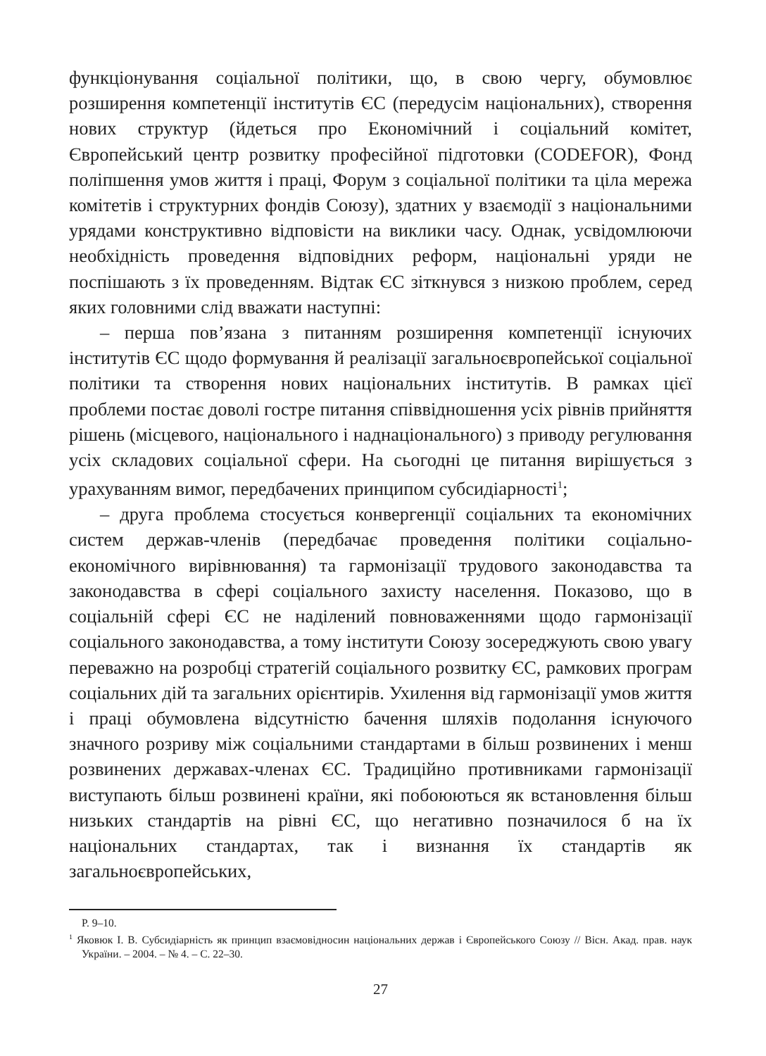функціонування соціальної політики, що, в свою чергу, обумовлює розширення компетенції інститутів ЄС (передусім національних), створення нових структур (йдеться про Економічний і соціальний комітет, Європейський центр розвитку професійної підготовки (CODEFOR), Фонд поліпшення умов життя і праці, Форум з соціальної політики та ціла мережа комітетів і структурних фондів Союзу), здатних у взаємодії з національними урядами конструктивно відповісти на виклики часу. Однак, усвідомлюючи необхідність проведення відповідних реформ, національні уряди не поспішають з їх проведенням. Відтак ЄС зіткнувся з низкою проблем, серед яких головними слід вважати наступні:
– перша пов’язана з питанням розширення компетенції існуючих інститутів ЄС щодо формування й реалізації загальноєвропейської соціальної політики та створення нових національних інститутів. В рамках цієї проблеми постає доволі гостре питання співвідношення усіх рівнів прийняття рішень (місцевого, національного і наднаціонального) з приводу регулювання усіх складових соціальної сфери. На сьогодні це питання вирішується з урахуванням вимог, передбачених принципом субсидіарності<sup>1</sup>;
– друга проблема стосується конвергенції соціальних та економічних систем держав-членів (передбачає проведення політики соціально-економічного вирівнювання) та гармонізації трудового законодавства та законодавства в сфері соціального захисту населення. Показово, що в соціальній сфері ЄС не наділений повноваженнями щодо гармонізації соціального законодавства, а тому інститути Союзу зосереджують свою увагу переважно на розробці стратегій соціального розвитку ЄС, рамкових програм соціальних дій та загальних орієнтирів. Ухилення від гармонізації умов життя і праці обумовлена відсутністю бачення шляхів подолання існуючого значного розриву між соціальними стандартами в більш розвинених і менш розвинених державах-членах ЄС. Традиційно противниками гармонізації виступають більш розвинені країни, які побоюються як встановлення більш низьких стандартів на рівні ЄС, що негативно позначилося б на їх національних стандартах, так і визнання їх стандартів як загальноєвропейських,
P. 9–10.
<sup>1</sup> Яковюк І. В. Субсидіарність як принцип взаємовідносин національних держав і Європейського Союзу // Вісн. Акад. прав. наук України. – 2004. – № 4. – С. 22–30.
27